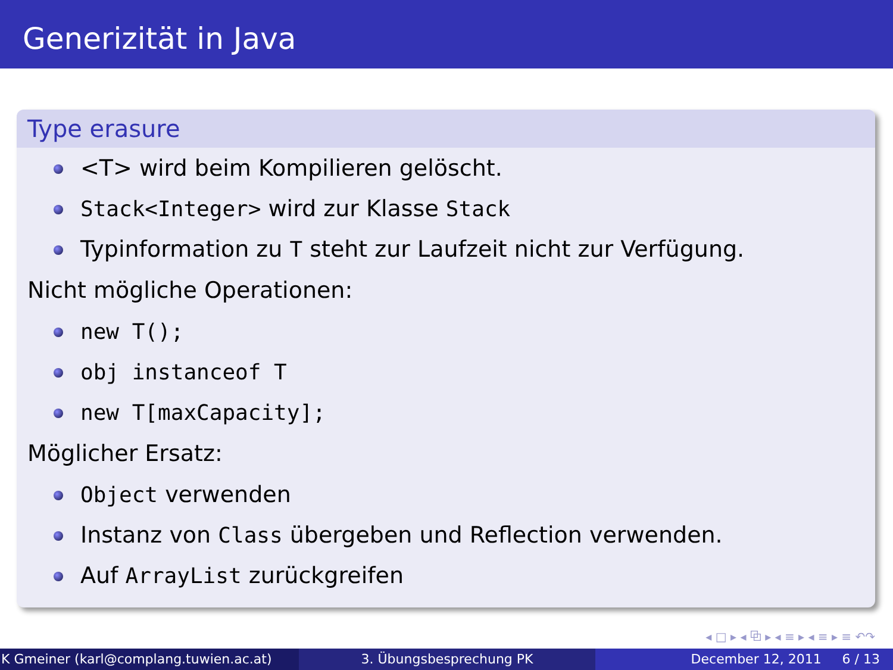Generizität in Java
Type erasure
<T> wird beim Kompilieren gelöscht.
Stack<Integer> wird zur Klasse Stack
Typinformation zu T steht zur Laufzeit nicht zur Verfügung.
Nicht mögliche Operationen:
new T();
obj instanceof T
new T[maxCapacity];
Möglicher Ersatz:
Object verwenden
Instanz von Class übergeben und Reflection verwenden.
Auf ArrayList zurückgreifen
◂ □ ▸ ◂ ⧉ ▸ ◂ ≡ ▸ ◂ ≡ ▸ ≡ ↶↷
K Gmeiner (karl@complang.tuwien.ac.at)
3. Übungsbesprechung PK December 12, 2011 6 / 13